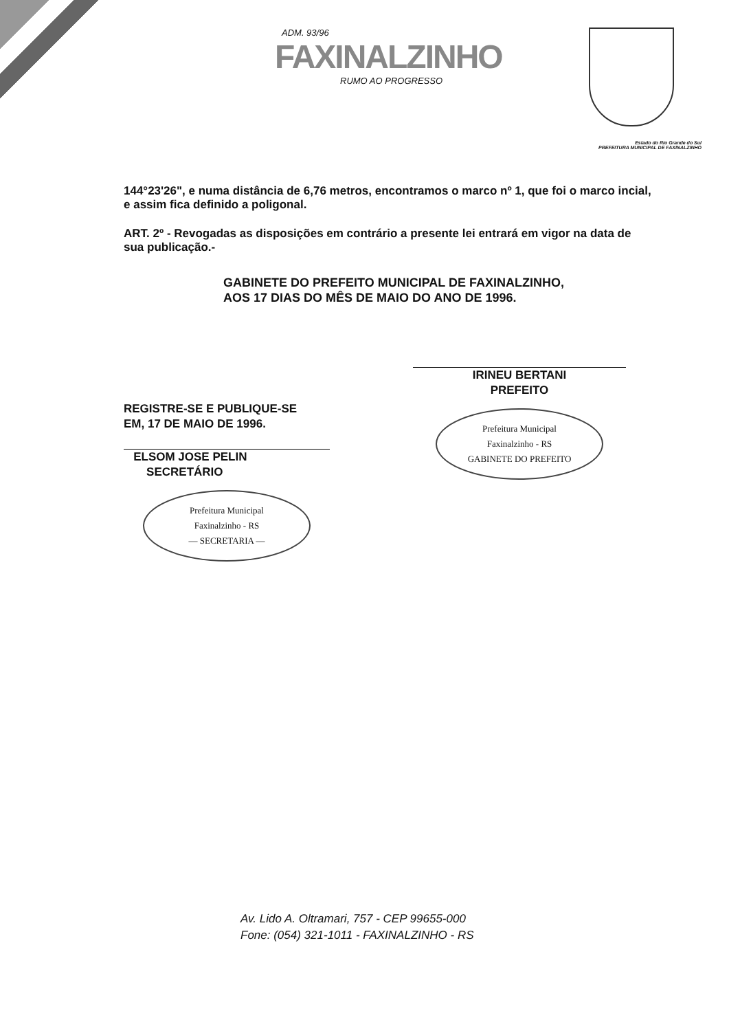ADM. 93/96
FAXINALZINHO
RUMO AO PROGRESSO
Estado do Rio Grande do Sul
PREFEITURA MUNICIPAL DE FAXINALZINHO
144°23'26", e numa distância de 6,76 metros, encontramos o marco nº 1, que foi o marco incial, e assim fica definido a poligonal.
ART. 2º - Revogadas as disposições em contrário a presente lei entrará em vigor na data de sua publicação.-
GABINETE DO PREFEITO MUNICIPAL DE FAXINALZINHO,
AOS 17 DIAS DO MÊS DE MAIO DO ANO DE 1996.
REGISTRE-SE E PUBLIQUE-SE
EM, 17 DE MAIO DE 1996.
ELSOM JOSE PELIN
SECRETÁRIO
Prefeitura Municipal
Faxinalzinho - RS
— SECRETARIA —
IRINEU BERTANI
PREFEITO
Prefeitura Municipal
Faxinalzinho - RS
GABINETE DO PREFEITO
Av. Lido A. Oltramari, 757 - CEP 99655-000
Fone: (054) 321-1011 - FAXINALZINHO - RS